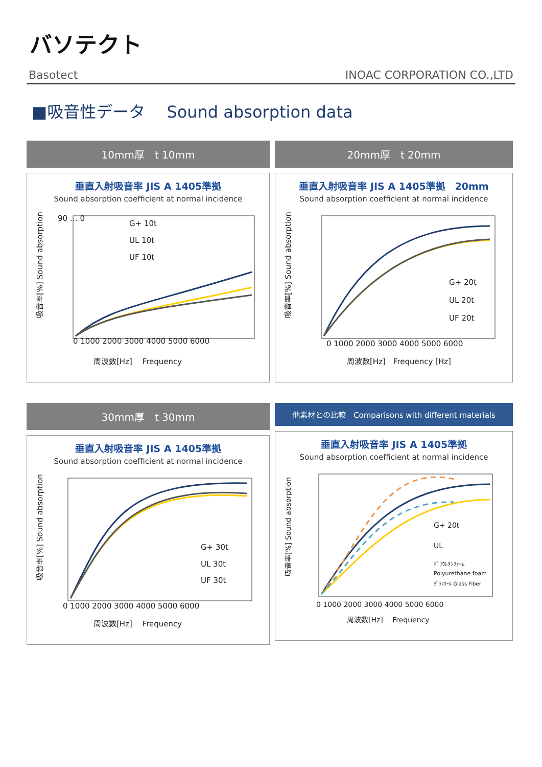バソテクト
Basotect INOAC CORPORATION CO.,LTD
■吸音性データ　 Sound absorption data
10mm厚　t 10mm
垂直入射吸音率 JIS A 1405準拠
Sound absorption coefficient at normal incidence
吸音率[%] Sound absorption
周波数[Hz]　 Frequency
90 … 0
0 1000 2000 3000 4000 5000 6000
G+ 10t
UL 10t
UF 10t
20mm厚　t 20mm
垂直入射吸音率 JIS A 1405準拠　20mm
Sound absorption coefficient at normal incidence
吸音率[%] Sound absorption
周波数[Hz]　Frequency [Hz]
0 1000 2000 3000 4000 5000 6000
G+ 20t
UL 20t
UF 20t
30mm厚　t 30mm
垂直入射吸音率 JIS A 1405準拠
Sound absorption coefficient at normal incidence
吸音率[%] Sound absorption
周波数[Hz]　 Frequency
0 1000 2000 3000 4000 5000 6000
G+ 30t
UL 30t
UF 30t
他素材との比較　Comparisons with different materials
垂直入射吸音率 JIS A 1405準拠
Sound absorption coefficient at normal incidence
吸音率[%] Sound absorption
周波数[Hz]　 Frequency
0 1000 2000 3000 4000 5000 6000
G+ 20t
UL
ﾎﾟﾘｳﾚﾀﾝﾌｫｰﾑ
Polyurethane foam
ｸﾞﾗｽｳｰﾙ Glass Fiber